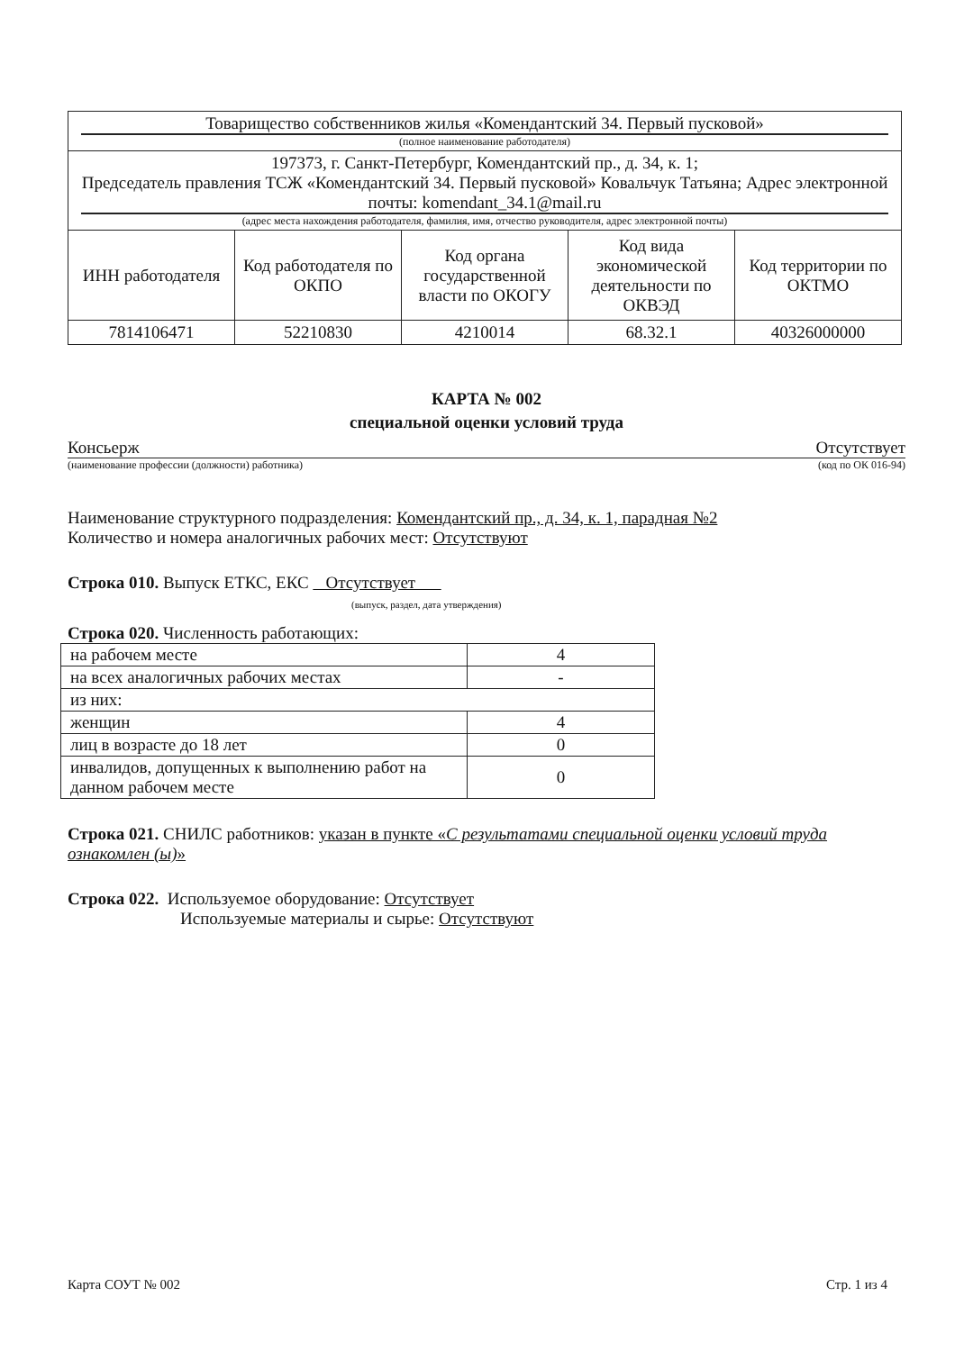| Товарищество собственников жилья «Комендантский 34. Первый пусковой» (полное наименование работодателя) | | | | |
| 197373, г. Санкт-Петербург, Комендантский пр., д. 34, к. 1; Председатель правления ТСЖ «Комендантский 34. Первый пусковой» Ковальчук Татьяна; Адрес электронной почты: komendant_34.1@mail.ru (адрес места нахождения работодателя, фамилия, имя, отчество руководителя, адрес электронной почты) | | | | |
| ИНН работодателя | Код работодателя по ОКПО | Код органа государственной власти по ОКОГУ | Код вида экономической деятельности по ОКВЭД | Код территории по ОКТМО |
| 7814106471 | 52210830 | 4210014 | 68.32.1 | 40326000000 |
КАРТА № 002
специальной оценки условий труда
Консьерж Отсутствует
(наименование профессии (должности) работника) (код по ОК 016-94)
Наименование структурного подразделения: Комендантский пр., д. 34, к. 1, парадная №2
Количество и номера аналогичных рабочих мест: Отсутствуют
Строка 010. Выпуск ЕТКС, ЕКС Отсутствует
(выпуск, раздел, дата утверждения)
Строка 020. Численность работающих:
| на рабочем месте | 4 |
| на всех аналогичных рабочих местах | - |
| из них: | |
| женщин | 4 |
| лиц в возрасте до 18 лет | 0 |
| инвалидов, допущенных к выполнению работ на данном рабочем месте | 0 |
Строка 021. СНИЛС работников: указан в пункте «С результатами специальной оценки условий труда ознакомлен (ы)»
Строка 022. Используемое оборудование: Отсутствует
Используемые материалы и сырье: Отсутствуют
Карта СОУТ № 002 Стр. 1 из 4